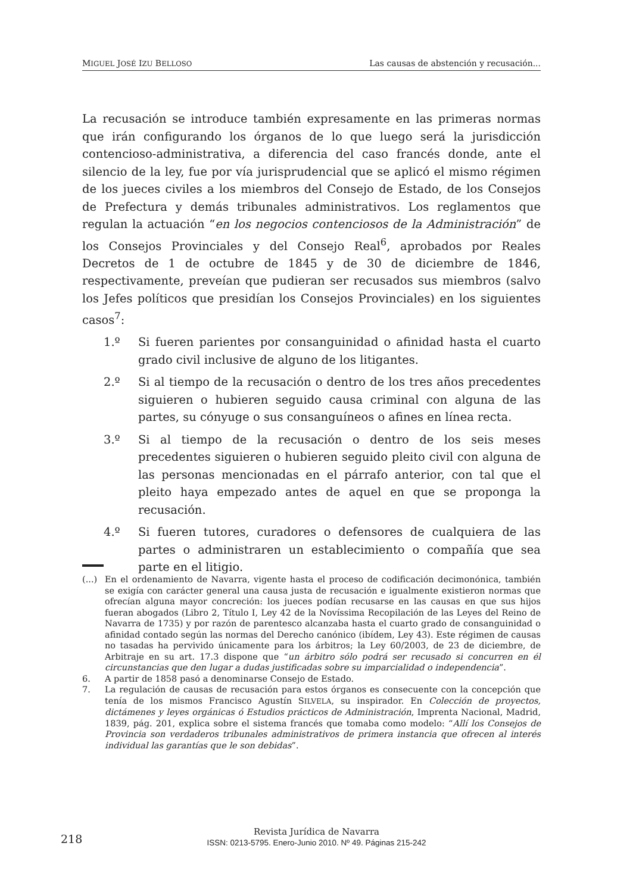MIGUEL JOSÉ IZU BELLOSO Las causas de abstención y recusación...
La recusación se introduce también expresamente en las primeras normas que irán configurando los órganos de lo que luego será la jurisdicción contencioso-administrativa, a diferencia del caso francés donde, ante el silencio de la ley, fue por vía jurisprudencial que se aplicó el mismo régimen de los jueces civiles a los miembros del Consejo de Estado, de los Consejos de Prefectura y demás tribunales administrativos. Los reglamentos que regulan la actuación “en los negocios contenciosos de la Administración” de los Consejos Provinciales y del Consejo Real<sup>6</sup>, aprobados por Reales Decretos de 1 de octubre de 1845 y de 30 de diciembre de 1846, respectivamente, preveían que pudieran ser recusados sus miembros (salvo los Jefes políticos que presidían los Consejos Provinciales) en los siguientes casos<sup>7</sup>:
1.º Si fueren parientes por consanguinidad o afinidad hasta el cuarto grado civil inclusive de alguno de los litigantes.
2.º Si al tiempo de la recusación o dentro de los tres años precedentes siguieren o hubieren seguido causa criminal con alguna de las partes, su cónyuge o sus consanguíneos o afines en línea recta.
3.º Si al tiempo de la recusación o dentro de los seis meses precedentes siguieren o hubieren seguido pleito civil con alguna de las personas mencionadas en el párrafo anterior, con tal que el pleito haya empezado antes de aquel en que se proponga la recusación.
4.º Si fueren tutores, curadores o defensores de cualquiera de las partes o administraren un establecimiento o compañía que sea parte en el litigio.
(...) En el ordenamiento de Navarra, vigente hasta el proceso de codificación decimonónica, también se exigía con carácter general una causa justa de recusación e igualmente existieron normas que ofrecían alguna mayor concreción: los jueces podían recusarse en las causas en que sus hijos fueran abogados (Libro 2, Título I, Ley 42 de la Novíssima Recopilación de las Leyes del Reino de Navarra de 1735) y por razón de parentesco alcanzaba hasta el cuarto grado de consanguinidad o afinidad contado según las normas del Derecho canónico (ibídem, Ley 43). Este régimen de causas no tasadas ha pervivido únicamente para los árbitros; la Ley 60/2003, de 23 de diciembre, de Arbitraje en su art. 17.3 dispone que “un árbitro sólo podrá ser recusado si concurren en él circunstancias que den lugar a dudas justificadas sobre su imparcialidad o independencia”.
6. A partir de 1858 pasó a denominarse Consejo de Estado.
7. La regulación de causas de recusación para estos órganos es consecuente con la concepción que tenía de los mismos Francisco Agustín SILVELA, su inspirador. En Colección de proyectos, dictámenes y leyes orgánicas ó Estudios prácticos de Administración, Imprenta Nacional, Madrid, 1839, pág. 201, explica sobre el sistema francés que tomaba como modelo: “Allí los Consejos de Provincia son verdaderos tribunales administrativos de primera instancia que ofrecen al interés individual las garantías que le son debidas”.
218
Revista Jurídica de Navarra
ISSN: 0213-5795. Enero-Junio 2010. Nº 49. Páginas 215-242